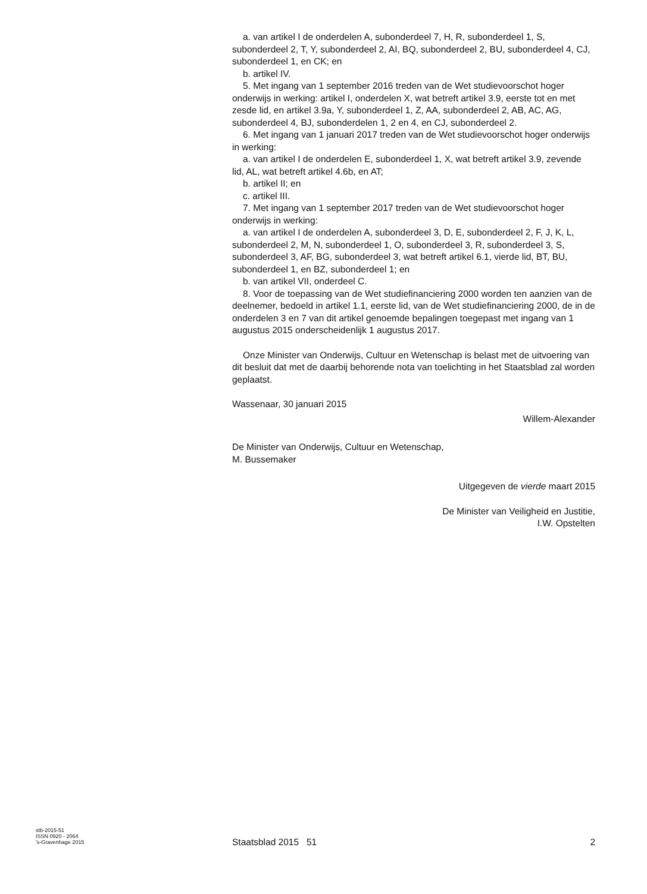a. van artikel I de onderdelen A, subonderdeel 7, H, R, subonderdeel 1, S, subonderdeel 2, T, Y, subonderdeel 2, AI, BQ, subonderdeel 2, BU, subonderdeel 4, CJ, subonderdeel 1, en CK; en
b. artikel IV.
5. Met ingang van 1 september 2016 treden van de Wet studievoorschot hoger onderwijs in werking: artikel I, onderdelen X, wat betreft artikel 3.9, eerste tot en met zesde lid, en artikel 3.9a, Y, subonderdeel 1, Z, AA, subonderdeel 2, AB, AC, AG, subonderdeel 4, BJ, subonderdelen 1, 2 en 4, en CJ, subonderdeel 2.
6. Met ingang van 1 januari 2017 treden van de Wet studievoorschot hoger onderwijs in werking:
a. van artikel I de onderdelen E, subonderdeel 1, X, wat betreft artikel 3.9, zevende lid, AL, wat betreft artikel 4.6b, en AT;
b. artikel II; en
c. artikel III.
7. Met ingang van 1 september 2017 treden van de Wet studievoorschot hoger onderwijs in werking:
a. van artikel I de onderdelen A, subonderdeel 3, D, E, subonderdeel 2, F, J, K, L, subonderdeel 2, M, N, subonderdeel 1, O, subonderdeel 3, R, subonderdeel 3, S, subonderdeel 3, AF, BG, subonderdeel 3, wat betreft artikel 6.1, vierde lid, BT, BU, subonderdeel 1, en BZ, subonderdeel 1; en
b. van artikel VII, onderdeel C.
8. Voor de toepassing van de Wet studiefinanciering 2000 worden ten aanzien van de deelnemer, bedoeld in artikel 1.1, eerste lid, van de Wet studiefinanciering 2000, de in de onderdelen 3 en 7 van dit artikel genoemde bepalingen toegepast met ingang van 1 augustus 2015 onderscheidenlijk 1 augustus 2017.
Onze Minister van Onderwijs, Cultuur en Wetenschap is belast met de uitvoering van dit besluit dat met de daarbij behorende nota van toelichting in het Staatsblad zal worden geplaatst.
Wassenaar, 30 januari 2015
Willem-Alexander
De Minister van Onderwijs, Cultuur en Wetenschap,
M. Bussemaker
Uitgegeven de vierde maart 2015
De Minister van Veiligheid en Justitie,
I.W. Opstelten
stb-2015-51
ISSN 0920 - 2064
’s-Gravenhage 2015
Staatsblad 2015 51 2